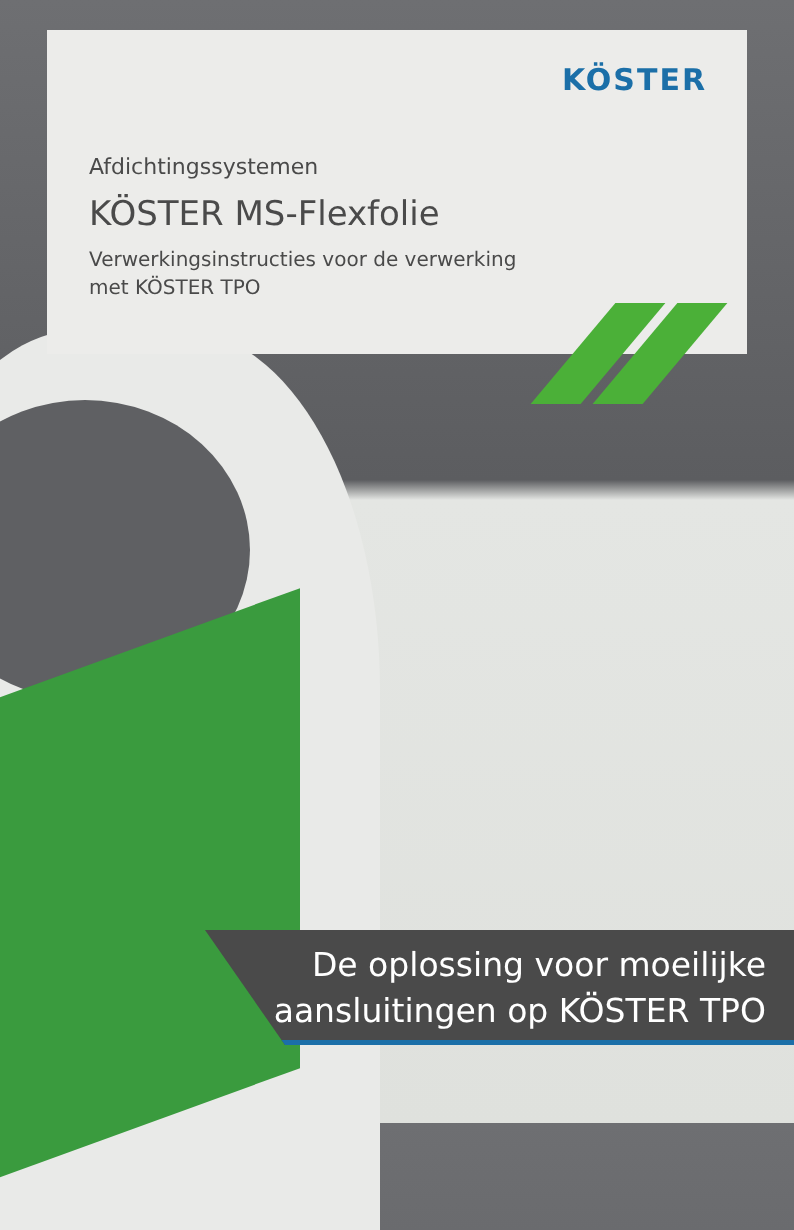KÖSTER
Afdichtingssystemen
KÖSTER MS-Flexfolie
Verwerkingsinstructies voor de verwerking
met KÖSTER TPO
De oplossing voor moeilijke
aansluitingen op KÖSTER TPO